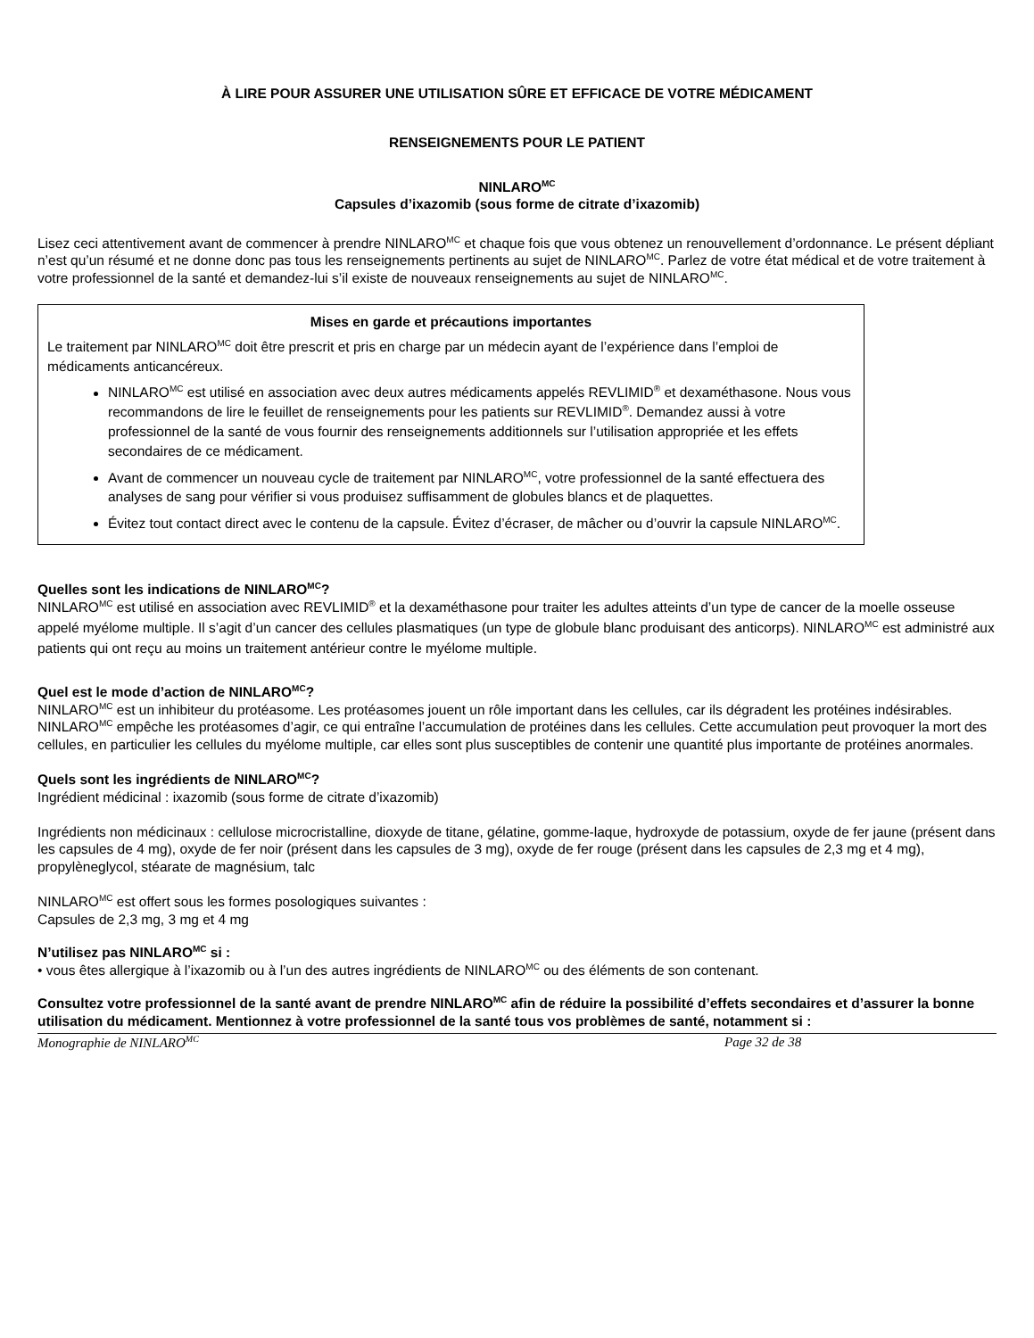À LIRE POUR ASSURER UNE UTILISATION SÛRE ET EFFICACE DE VOTRE MÉDICAMENT
RENSEIGNEMENTS POUR LE PATIENT
NINLARO<sup>MC</sup>
Capsules d’ixazomib (sous forme de citrate d’ixazomib)
Lisez ceci attentivement avant de commencer à prendre NINLARO<sup>MC</sup> et chaque fois que vous obtenez un renouvellement d’ordonnance. Le présent dépliant n’est qu’un résumé et ne donne donc pas tous les renseignements pertinents au sujet de NINLARO<sup>MC</sup>. Parlez de votre état médical et de votre traitement à votre professionnel de la santé et demandez-lui s’il existe de nouveaux renseignements au sujet de NINLARO<sup>MC</sup>.
Mises en garde et précautions importantes
Le traitement par NINLARO<sup>MC</sup> doit être prescrit et pris en charge par un médecin ayant de l’expérience dans l’emploi de médicaments anticancéreux.
NINLARO<sup>MC</sup> est utilisé en association avec deux autres médicaments appelés REVLIMID<sup>®</sup> et dexaméthasone. Nous vous recommandons de lire le feuillet de renseignements pour les patients sur REVLIMID<sup>®</sup>. Demandez aussi à votre professionnel de la santé de vous fournir des renseignements additionnels sur l’utilisation appropriée et les effets secondaires de ce médicament.
Avant de commencer un nouveau cycle de traitement par NINLARO<sup>MC</sup>, votre professionnel de la santé effectuera des analyses de sang pour vérifier si vous produisez suffisamment de globules blancs et de plaquettes.
Évitez tout contact direct avec le contenu de la capsule. Évitez d’écraser, de mâcher ou d’ouvrir la capsule NINLARO<sup>MC</sup>.
Quelles sont les indications de NINLARO<sup>MC</sup>?
NINLARO<sup>MC</sup> est utilisé en association avec REVLIMID<sup>®</sup> et la dexaméthasone pour traiter les adultes atteints d’un type de cancer de la moelle osseuse appelé myélome multiple. Il s’agit d’un cancer des cellules plasmatiques (un type de globule blanc produisant des anticorps). NINLARO<sup>MC</sup> est administré aux patients qui ont reçu au moins un traitement antérieur contre le myélome multiple.
Quel est le mode d’action de NINLARO<sup>MC</sup>?
NINLARO<sup>MC</sup> est un inhibiteur du protéasome. Les protéasomes jouent un rôle important dans les cellules, car ils dégradent les protéines indésirables. NINLARO<sup>MC</sup> empêche les protéasomes d’agir, ce qui entraîne l’accumulation de protéines dans les cellules. Cette accumulation peut provoquer la mort des cellules, en particulier les cellules du myélome multiple, car elles sont plus susceptibles de contenir une quantité plus importante de protéines anormales.
Quels sont les ingrédients de NINLARO<sup>MC</sup>?
Ingrédient médicinal : ixazomib (sous forme de citrate d’ixazomib)
Ingrédients non médicinaux : cellulose microcristalline, dioxyde de titane, gélatine, gomme-laque, hydroxyde de potassium, oxyde de fer jaune (présent dans les capsules de 4 mg), oxyde de fer noir (présent dans les capsules de 3 mg), oxyde de fer rouge (présent dans les capsules de 2,3 mg et 4 mg), propylèneglycol, stéarate de magnésium, talc
NINLARO<sup>MC</sup> est offert sous les formes posologiques suivantes :
Capsules de 2,3 mg, 3 mg et 4 mg
N’utilisez pas NINLARO<sup>MC</sup> si :
• vous êtes allergique à l’ixazomib ou à l’un des autres ingrédients de NINLARO<sup>MC</sup> ou des éléments de son contenant.
Consultez votre professionnel de la santé avant de prendre NINLARO<sup>MC</sup> afin de réduire la possibilité d’effets secondaires et d’assurer la bonne utilisation du médicament. Mentionnez à votre professionnel de la santé tous vos problèmes de santé, notamment si :
Monographie de NINLARO<sup>MC</sup> Page 32 de 38